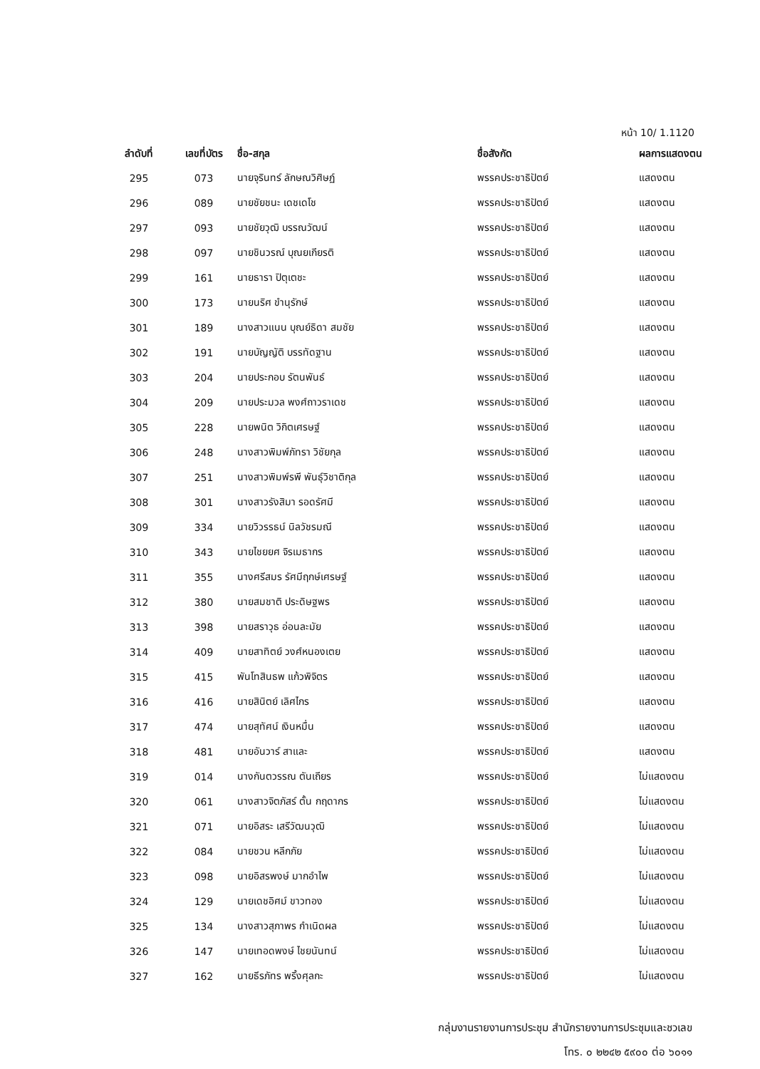หน้า 10/ 1.1120
| ลำดับที่ | เลขที่บัตร | ชื่อ-สกุล | ชื่อสังกัด | ผลการแสดงตน |
| --- | --- | --- | --- | --- |
| 295 | 073 | นายจุรินทร์ ลักษณวิศิษฏ์ | พรรคประชาธิปัตย์ | แสดงตน |
| 296 | 089 | นายชัยชนะ เดชเดโช | พรรคประชาธิปัตย์ | แสดงตน |
| 297 | 093 | นายชัยวุฒิ บรรณวัฒน์ | พรรคประชาธิปัตย์ | แสดงตน |
| 298 | 097 | นายชินวรณ์ บุณยเกียรติ | พรรคประชาธิปัตย์ | แสดงตน |
| 299 | 161 | นายธารา ปิตุเตชะ | พรรคประชาธิปัตย์ | แสดงตน |
| 300 | 173 | นายนริศ ขำนุรักษ์ | พรรคประชาธิปัตย์ | แสดงตน |
| 301 | 189 | นางสาวแนน บุณย์ธิดา สมชัย | พรรคประชาธิปัตย์ | แสดงตน |
| 302 | 191 | นายบัญญัติ บรรทัดฐาน | พรรคประชาธิปัตย์ | แสดงตน |
| 303 | 204 | นายประกอบ รัตนพันธ์ | พรรคประชาธิปัตย์ | แสดงตน |
| 304 | 209 | นายประมวล พงศ์ถาวราเดช | พรรคประชาธิปัตย์ | แสดงตน |
| 305 | 228 | นายพนิต วิกิตเศรษฐ์ | พรรคประชาธิปัตย์ | แสดงตน |
| 306 | 248 | นางสาวพิมพ์ภัทรา วิชัยกุล | พรรคประชาธิปัตย์ | แสดงตน |
| 307 | 251 | นางสาวพิมพ์รพี พันธุ์วิชาติกุล | พรรคประชาธิปัตย์ | แสดงตน |
| 308 | 301 | นางสาวรังสิมา รอดรัศมี | พรรคประชาธิปัตย์ | แสดงตน |
| 309 | 334 | นายวิวรรธน์ นิลวัชรมณี | พรรคประชาธิปัตย์ | แสดงตน |
| 310 | 343 | นายไชยยศ จิรเมธากร | พรรคประชาธิปัตย์ | แสดงตน |
| 311 | 355 | นางศรีสมร รัศมีฤกษ์เศรษฐ์ | พรรคประชาธิปัตย์ | แสดงตน |
| 312 | 380 | นายสมชาติ ประดิษฐพร | พรรคประชาธิปัตย์ | แสดงตน |
| 313 | 398 | นายสราวุธ อ่อนละมัย | พรรคประชาธิปัตย์ | แสดงตน |
| 314 | 409 | นายสาทิตย์ วงศ์หนองเตย | พรรคประชาธิปัตย์ | แสดงตน |
| 315 | 415 | พันโทสินธพ แก้วพิจิตร | พรรคประชาธิปัตย์ | แสดงตน |
| 316 | 416 | นายสินิตย์ เลิศไกร | พรรคประชาธิปัตย์ | แสดงตน |
| 317 | 474 | นายสุทัศน์ เงินหมื่น | พรรคประชาธิปัตย์ | แสดงตน |
| 318 | 481 | นายอันวาร์ สาและ | พรรคประชาธิปัตย์ | แสดงตน |
| 319 | 014 | นางกันตวรรณ ตันเถียร | พรรคประชาธิปัตย์ | ไม่แสดงตน |
| 320 | 061 | นางสาวจิตภัสร์ ตั้น กฤดากร | พรรคประชาธิปัตย์ | ไม่แสดงตน |
| 321 | 071 | นายอิสระ เสรีวัฒนวุฒิ | พรรคประชาธิปัตย์ | ไม่แสดงตน |
| 322 | 084 | นายชวน หลีกภัย | พรรคประชาธิปัตย์ | ไม่แสดงตน |
| 323 | 098 | นายอิสรพงษ์ มากอำไพ | พรรคประชาธิปัตย์ | ไม่แสดงตน |
| 324 | 129 | นายเดชอิศม์ ขาวทอง | พรรคประชาธิปัตย์ | ไม่แสดงตน |
| 325 | 134 | นางสาวสุภาพร กำเนิดผล | พรรคประชาธิปัตย์ | ไม่แสดงตน |
| 326 | 147 | นายเทอดพงษ์ ไชยนันทน์ | พรรคประชาธิปัตย์ | ไม่แสดงตน |
| 327 | 162 | นายธีรภัทร พริ้งศุลกะ | พรรคประชาธิปัตย์ | ไม่แสดงตน |
กลุ่มงานรายงานการประชุม สำนักรายงานการประชุมและชวเลข
โทร. ๐ ๒๒๔๒ ๕๙๐๐ ต่อ ๖๐๑๑